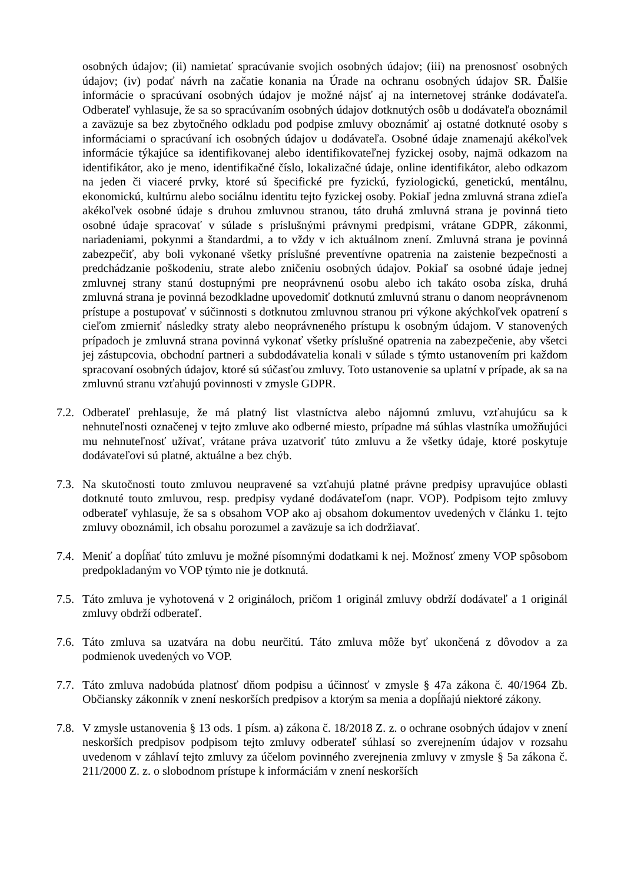osobných údajov; (ii) namietať spracúvanie svojich osobných údajov; (iii) na prenosnosť osobných údajov; (iv) podať návrh na začatie konania na Úrade na ochranu osobných údajov SR. Ďalšie informácie o spracúvaní osobných údajov je možné nájsť aj na internetovej stránke dodávateľa. Odberateľ vyhlasuje, že sa so spracúvaním osobných údajov dotknutých osôb u dodávateľa oboznámil a zaväzuje sa bez zbytočného odkladu pod podpise zmluvy oboznámiť aj ostatné dotknuté osoby s informáciami o spracúvaní ich osobných údajov u dodávateľa. Osobné údaje znamenajú akékoľvek informácie týkajúce sa identifikovanej alebo identifikovateľnej fyzickej osoby, najmä odkazom na identifikátor, ako je meno, identifikačné číslo, lokalizačné údaje, online identifikátor, alebo odkazom na jeden či viaceré prvky, ktoré sú špecifické pre fyzickú, fyziologickú, genetickú, mentálnu, ekonomickú, kultúrnu alebo sociálnu identitu tejto fyzickej osoby. Pokiaľ jedna zmluvná strana zdieľa akékoľvek osobné údaje s druhou zmluvnou stranou, táto druhá zmluvná strana je povinná tieto osobné údaje spracovať v súlade s príslušnými právnymi predpismi, vrátane GDPR, zákonmi, nariadeniami, pokynmi a štandardmi, a to vždy v ich aktuálnom znení. Zmluvná strana je povinná zabezpečiť, aby boli vykonané všetky príslušné preventívne opatrenia na zaistenie bezpečnosti a predchádzanie poškodeniu, strate alebo zničeniu osobných údajov. Pokiaľ sa osobné údaje jednej zmluvnej strany stanú dostupnými pre neoprávnenú osobu alebo ich takáto osoba získa, druhá zmluvná strana je povinná bezodkladne upovedomiť dotknutú zmluvnú stranu o danom neoprávnenom prístupe a postupovať v súčinnosti s dotknutou zmluvnou stranou pri výkone akýchkoľvek opatrení s cieľom zmierniť následky straty alebo neoprávneného prístupu k osobným údajom. V stanovených prípadoch je zmluvná strana povinná vykonať všetky príslušné opatrenia na zabezpečenie, aby všetci jej zástupcovia, obchodní partneri a subdodávatelia konali v súlade s týmto ustanovením pri každom spracovaní osobných údajov, ktoré sú súčasťou zmluvy. Toto ustanovenie sa uplatní v prípade, ak sa na zmluvnú stranu vzťahujú povinnosti v zmysle GDPR.
7.2.
Odberateľ prehlasuje, že má platný list vlastníctva alebo nájomnú zmluvu, vzťahujúcu sa k nehnuteľnosti označenej v tejto zmluve ako odberné miesto, prípadne má súhlas vlastníka umožňujúci mu nehnuteľnosť užívať, vrátane práva uzatvoriť túto zmluvu a že všetky údaje, ktoré poskytuje dodávateľovi sú platné, aktuálne a bez chýb.
7.3.
Na skutočnosti touto zmluvou neupravené sa vzťahujú platné právne predpisy upravujúce oblasti dotknuté touto zmluvou, resp. predpisy vydané dodávateľom (napr. VOP). Podpisom tejto zmluvy odberateľ vyhlasuje, že sa s obsahom VOP ako aj obsahom dokumentov uvedených v článku 1. tejto zmluvy oboznámil, ich obsahu porozumel a zaväzuje sa ich dodržiavať.
7.4.
Meniť a dopĺňať túto zmluvu je možné písomnými dodatkami k nej. Možnosť zmeny VOP spôsobom predpokladaným vo VOP týmto nie je dotknutá.
7.5.
Táto zmluva je vyhotovená v 2 origináloch, pričom 1 originál zmluvy obdrží dodávateľ a 1 originál zmluvy obdrží odberateľ.
7.6.
Táto zmluva sa uzatvára na dobu neurčitú. Táto zmluva môže byť ukončená z dôvodov a za podmienok uvedených vo VOP.
7.7.
Táto zmluva nadobúda platnosť dňom podpisu a účinnosť v zmysle § 47a zákona č. 40/1964 Zb. Občiansky zákonník v znení neskorších predpisov a ktorým sa menia a dopĺňajú niektoré zákony.
7.8.
V zmysle ustanovenia § 13 ods. 1 písm. a) zákona č. 18/2018 Z. z. o ochrane osobných údajov v znení neskorších predpisov podpisom tejto zmluvy odberateľ súhlasí so zverejnením údajov v rozsahu uvedenom v záhlaví tejto zmluvy za účelom povinného zverejnenia zmluvy v zmysle § 5a zákona č. 211/2000 Z. z. o slobodnom prístupe k informáciám v znení neskorších